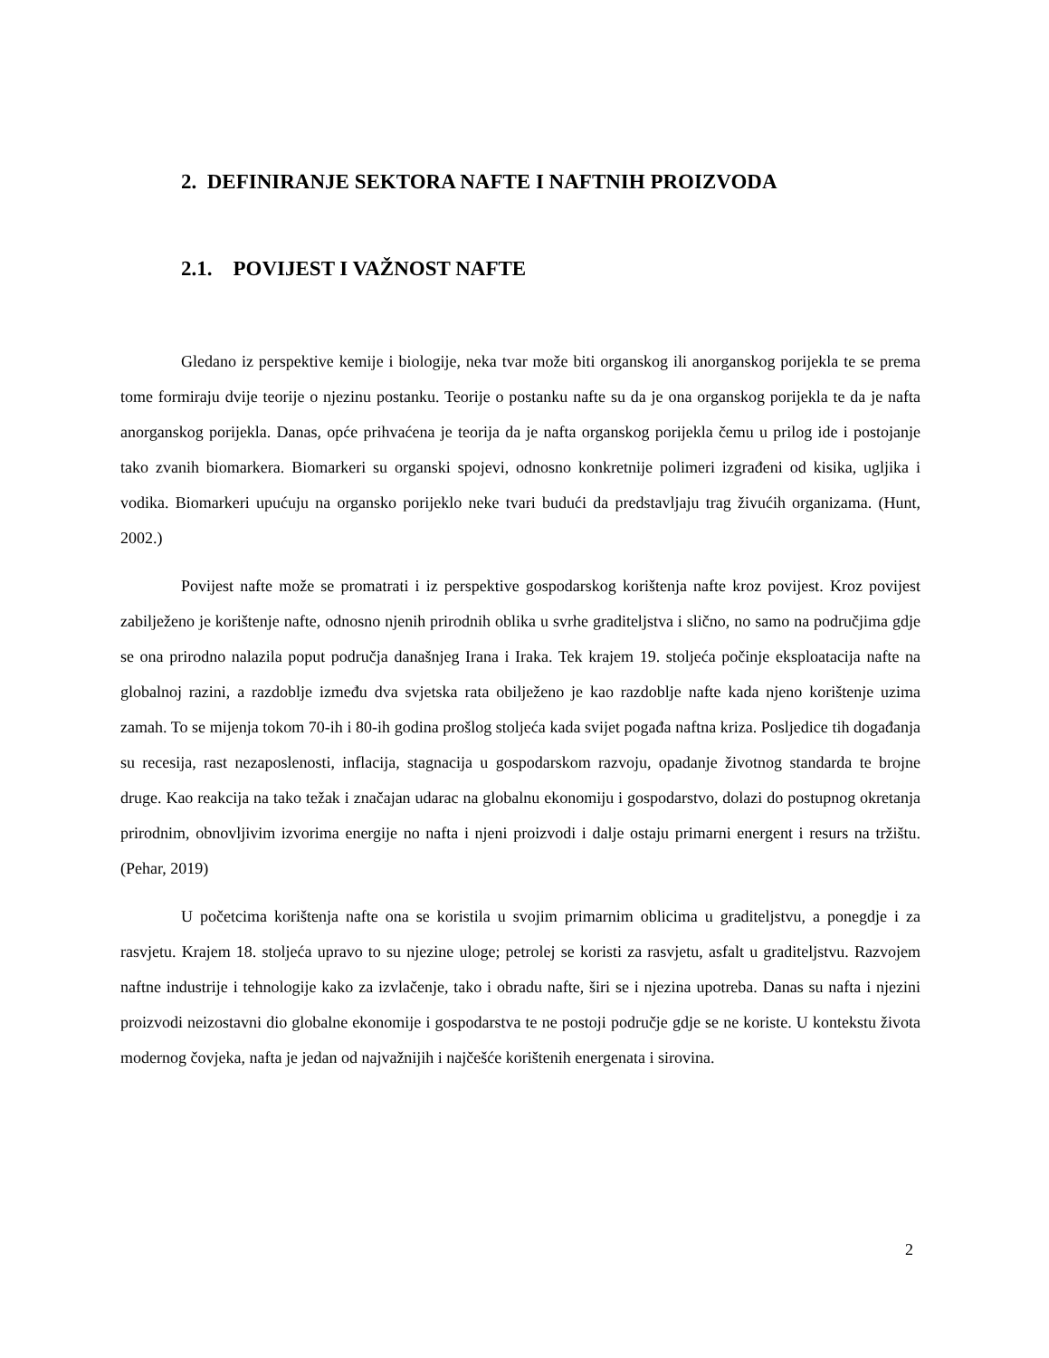2. DEFINIRANJE SEKTORA NAFTE I NAFTNIH PROIZVODA
2.1. POVIJEST I VAŽNOST NAFTE
Gledano iz perspektive kemije i biologije, neka tvar može biti organskog ili anorganskog porijekla te se prema tome formiraju dvije teorije o njezinu postanku. Teorije o postanku nafte su da je ona organskog porijekla te da je nafta anorganskog porijekla. Danas, opće prihvaćena je teorija da je nafta organskog porijekla čemu u prilog ide i postojanje tako zvanih biomarkera. Biomarkeri su organski spojevi, odnosno konkretnije polimeri izgrađeni od kisika, ugljika i vodika. Biomarkeri upućuju na organsko porijeklo neke tvari budući da predstavljaju trag živućih organizama. (Hunt, 2002.)
Povijest nafte može se promatrati i iz perspektive gospodarskog korištenja nafte kroz povijest. Kroz povijest zabilježeno je korištenje nafte, odnosno njenih prirodnih oblika u svrhe graditeljstva i slično, no samo na područjima gdje se ona prirodno nalazila poput područja današnjeg Irana i Iraka. Tek krajem 19. stoljeća počinje eksploatacija nafte na globalnoj razini, a razdoblje između dva svjetska rata obilježeno je kao razdoblje nafte kada njeno korištenje uzima zamah. To se mijenja tokom 70-ih i 80-ih godina prošlog stoljeća kada svijet pogađa naftna kriza. Posljedice tih događanja su recesija, rast nezaposlenosti, inflacija, stagnacija u gospodarskom razvoju, opadanje životnog standarda te brojne druge. Kao reakcija na tako težak i značajan udarac na globalnu ekonomiju i gospodarstvo, dolazi do postupnog okretanja prirodnim, obnovljivim izvorima energije no nafta i njeni proizvodi i dalje ostaju primarni energent i resurs na tržištu. (Pehar, 2019)
U početcima korištenja nafte ona se koristila u svojim primarnim oblicima u graditeljstvu, a ponegdje i za rasvjetu. Krajem 18. stoljeća upravo to su njezine uloge; petrolej se koristi za rasvjetu, asfalt u graditeljstvu. Razvojem naftne industrije i tehnologije kako za izvlačenje, tako i obradu nafte, širi se i njezina upotreba. Danas su nafta i njezini proizvodi neizostavni dio globalne ekonomije i gospodarstva te ne postoji područje gdje se ne koriste. U kontekstu života modernog čovjeka, nafta je jedan od najvažnijih i najčešće korištenih energenata i sirovina.
2